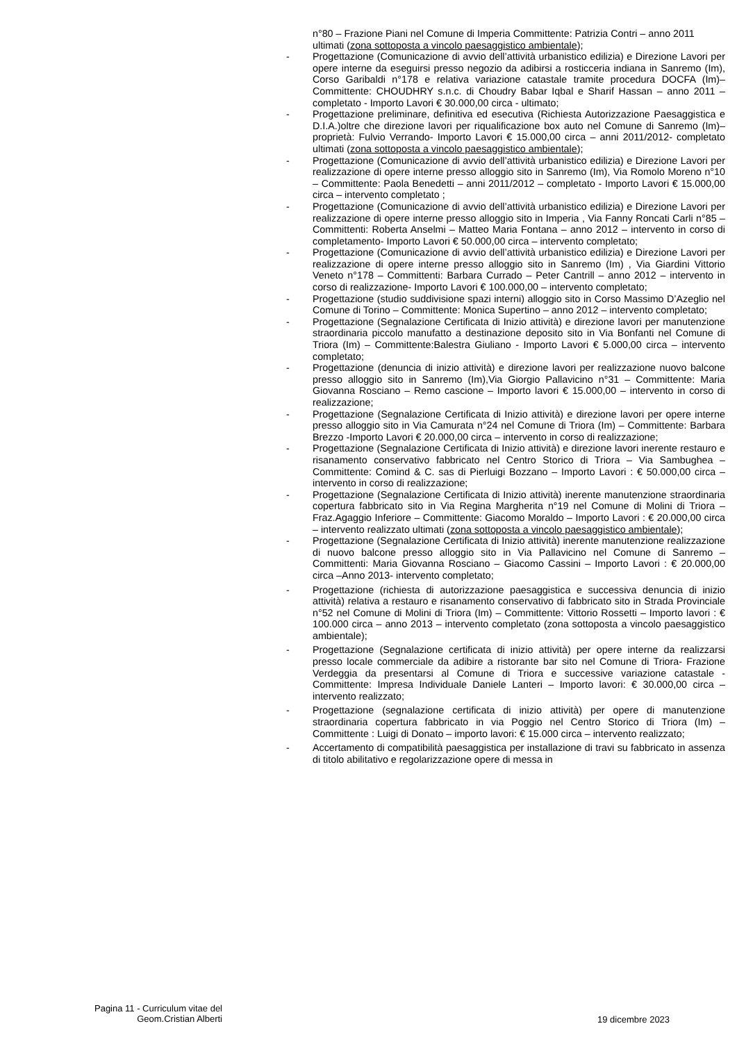n°80 – Frazione Piani nel Comune di Imperia Committente: Patrizia Contri – anno 2011 ultimati (zona sottoposta a vincolo paesaggistico ambientale);
- Progettazione (Comunicazione di avvio dell’attività urbanistico edilizia) e Direzione Lavori per opere interne da eseguirsi presso negozio da adibirsi a rosticceria indiana in Sanremo (Im), Corso Garibaldi n°178 e relativa variazione catastale tramite procedura DOCFA (Im)– Committente: CHOUDHRY s.n.c. di Choudry Babar Iqbal e Sharif Hassan – anno 2011 – completato - Importo Lavori € 30.000,00 circa - ultimato;
- Progettazione preliminare, definitiva ed esecutiva (Richiesta Autorizzazione Paesaggistica e D.I.A.)oltre che direzione lavori per riqualificazione box auto nel Comune di Sanremo (Im)– proprietà: Fulvio Verrando- Importo Lavori € 15.000,00 circa – anni 2011/2012- completato ultimati (zona sottoposta a vincolo paesaggistico ambientale);
- Progettazione (Comunicazione di avvio dell’attività urbanistico edilizia) e Direzione Lavori per realizzazione di opere interne presso alloggio sito in Sanremo (Im), Via Romolo Moreno n°10 – Committente: Paola Benedetti – anni 2011/2012 – completato - Importo Lavori € 15.000,00 circa – intervento completato ;
- Progettazione (Comunicazione di avvio dell’attività urbanistico edilizia) e Direzione Lavori per realizzazione di opere interne presso alloggio sito in Imperia , Via Fanny Roncati Carli n°85 – Committenti: Roberta Anselmi – Matteo Maria Fontana – anno 2012 – intervento in corso di completamento- Importo Lavori € 50.000,00 circa – intervento completato;
- Progettazione (Comunicazione di avvio dell’attività urbanistico edilizia) e Direzione Lavori per realizzazione di opere interne presso alloggio sito in Sanremo (Im) , Via Giardini Vittorio Veneto n°178 – Committenti: Barbara Currado – Peter Cantrill – anno 2012 – intervento in corso di realizzazione- Importo Lavori € 100.000,00 – intervento completato;
- Progettazione (studio suddivisione spazi interni) alloggio sito in Corso Massimo D’Azeglio nel Comune di Torino – Committente: Monica Supertino – anno 2012 – intervento completato;
- Progettazione (Segnalazione Certificata di Inizio attività) e direzione lavori per manutenzione straordinaria piccolo manufatto a destinazione deposito sito in Via Bonfanti nel Comune di Triora (Im) – Committente:Balestra Giuliano - Importo Lavori € 5.000,00 circa – intervento completato;
- Progettazione (denuncia di inizio attività) e direzione lavori per realizzazione nuovo balcone presso alloggio sito in Sanremo (Im),Via Giorgio Pallavicino n°31 – Committente: Maria Giovanna Rosciano – Remo cascione – Importo lavori € 15.000,00 – intervento in corso di realizzazione;
- Progettazione (Segnalazione Certificata di Inizio attività) e direzione lavori per opere interne presso alloggio sito in Via Camurata n°24 nel Comune di Triora (Im) – Committente: Barbara Brezzo -Importo Lavori € 20.000,00 circa – intervento in corso di realizzazione;
- Progettazione (Segnalazione Certificata di Inizio attività) e direzione lavori inerente restauro e risanamento conservativo fabbricato nel Centro Storico di Triora – Via Sambughea – Committente: Comind & C. sas di Pierluigi Bozzano – Importo Lavori : € 50.000,00 circa – intervento in corso di realizzazione;
- Progettazione (Segnalazione Certificata di Inizio attività) inerente manutenzione straordinaria copertura fabbricato sito in Via Regina Margherita n°19 nel Comune di Molini di Triora – Fraz.Agaggio Inferiore – Committente: Giacomo Moraldo – Importo Lavori : € 20.000,00 circa – intervento realizzato ultimati (zona sottoposta a vincolo paesaggistico ambientale);
- Progettazione (Segnalazione Certificata di Inizio attività) inerente manutenzione realizzazione di nuovo balcone presso alloggio sito in Via Pallavicino nel Comune di Sanremo – Committenti: Maria Giovanna Rosciano – Giacomo Cassini – Importo Lavori : € 20.000,00 circa –Anno 2013- intervento completato;
- Progettazione (richiesta di autorizzazione paesaggistica e successiva denuncia di inizio attività) relativa a restauro e risanamento conservativo di fabbricato sito in Strada Provinciale n°52 nel Comune di Molini di Triora (Im) – Committente: Vittorio Rossetti – Importo lavori : € 100.000 circa – anno 2013 – intervento completato (zona sottoposta a vincolo paesaggistico ambientale);
- Progettazione (Segnalazione certificata di inizio attività) per opere interne da realizzarsi presso locale commerciale da adibire a ristorante bar sito nel Comune di Triora- Frazione Verdeggia da presentarsi al Comune di Triora e successive variazione catastale - Committente: Impresa Individuale Daniele Lanteri – Importo lavori: € 30.000,00 circa – intervento realizzato;
- Progettazione (segnalazione certificata di inizio attività) per opere di manutenzione straordinaria copertura fabbricato in via Poggio nel Centro Storico di Triora (Im) – Committente : Luigi di Donato – importo lavori: € 15.000 circa – intervento realizzato;
- Accertamento di compatibilità paesaggistica per installazione di travi su fabbricato in assenza di titolo abilitativo e regolarizzazione opere di messa in
Pagina 11 - Curriculum vitae del
Geom.Cristian Alberti
19 dicembre 2023